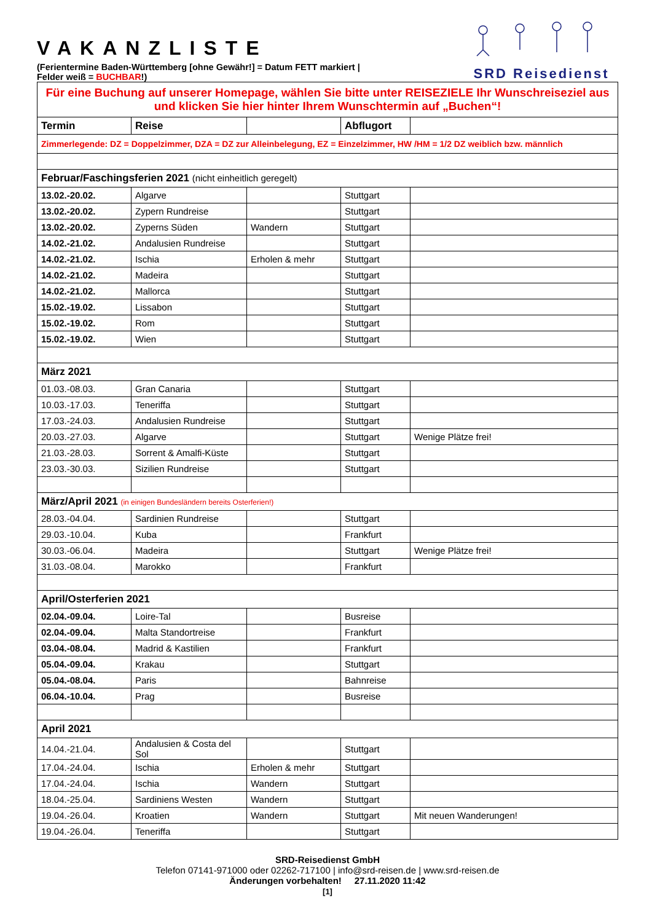VAKANZLISTE
(Ferientermine Baden-Württemberg [ohne Gewähr!] = Datum FETT markiert | Felder weiß = BUCHBAR!)
SRD Reisedienst
| Für eine Buchung auf unserer Homepage, wählen Sie bitte unter REISEZIELE Ihr Wunschreiseziel aus und klicken Sie hier hinter Ihrem Wunschtermin auf „Buchen“! | | | | |
| Termin | Reise | | Abflugort | |
| Zimmerlegende: DZ = Doppelzimmer, DZA = DZ zur Alleinbelegung, EZ = Einzelzimmer, HW /HM = 1/2 DZ weiblich bzw. männlich | | | | |
| Februar/Faschingsferien 2021 (nicht einheitlich geregelt) | | | | |
| 13.02.-20.02. | Algarve | | Stuttgart | |
| 13.02.-20.02. | Zypern Rundreise | | Stuttgart | |
| 13.02.-20.02. | Zyperns Süden | Wandern | Stuttgart | |
| 14.02.-21.02. | Andalusien Rundreise | | Stuttgart | |
| 14.02.-21.02. | Ischia | Erholen & mehr | Stuttgart | |
| 14.02.-21.02. | Madeira | | Stuttgart | |
| 14.02.-21.02. | Mallorca | | Stuttgart | |
| 15.02.-19.02. | Lissabon | | Stuttgart | |
| 15.02.-19.02. | Rom | | Stuttgart | |
| 15.02.-19.02. | Wien | | Stuttgart | |
| März 2021 | | | | |
| 01.03.-08.03. | Gran Canaria | | Stuttgart | |
| 10.03.-17.03. | Teneriffa | | Stuttgart | |
| 17.03.-24.03. | Andalusien Rundreise | | Stuttgart | |
| 20.03.-27.03. | Algarve | | Stuttgart | Wenige Plätze frei! |
| 21.03.-28.03. | Sorrent & Amalfi-Küste | | Stuttgart | |
| 23.03.-30.03. | Sizilien Rundreise | | Stuttgart | |
| März/April 2021 (in einigen Bundesländern bereits Osterferien!) | | | | |
| 28.03.-04.04. | Sardinien Rundreise | | Stuttgart | |
| 29.03.-10.04. | Kuba | | Frankfurt | |
| 30.03.-06.04. | Madeira | | Stuttgart | Wenige Plätze frei! |
| 31.03.-08.04. | Marokko | | Frankfurt | |
| April/Osterferien 2021 | | | | |
| 02.04.-09.04. | Loire-Tal | | Busreise | |
| 02.04.-09.04. | Malta Standortreise | | Frankfurt | |
| 03.04.-08.04. | Madrid & Kastilien | | Frankfurt | |
| 05.04.-09.04. | Krakau | | Stuttgart | |
| 05.04.-08.04. | Paris | | Bahnreise | |
| 06.04.-10.04. | Prag | | Busreise | |
| April 2021 | | | | |
| 14.04.-21.04. | Andalusien & Costa del Sol | | Stuttgart | |
| 17.04.-24.04. | Ischia | Erholen & mehr | Stuttgart | |
| 17.04.-24.04. | Ischia | Wandern | Stuttgart | |
| 18.04.-25.04. | Sardiniens Westen | Wandern | Stuttgart | |
| 19.04.-26.04. | Kroatien | Wandern | Stuttgart | Mit neuen Wanderungen! |
| 19.04.-26.04. | Teneriffa | | Stuttgart | |
SRD-Reisedienst GmbH
Telefon 07141-971000 oder 02262-717100 | info@srd-reisen.de | www.srd-reisen.de
Änderungen vorbehalten! 27.11.2020 11:42
[1]